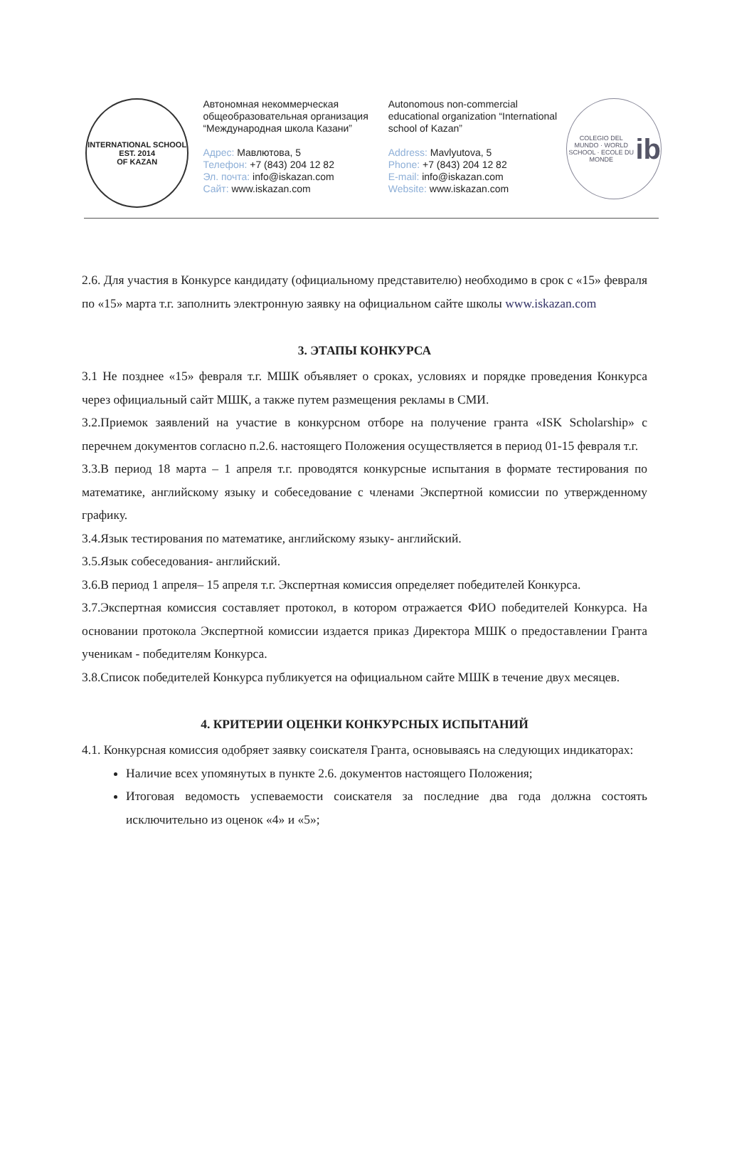INTERNATIONAL SCHOOL
EST. 2014
OF KAZAN
Автономная некоммерческая общеобразовательная организация “Международная школа Казани”
Адрес: Мавлютова, 5
Телефон: +7 (843) 204 12 82
Эл. почта: info@iskazan.com
Сайт: www.iskazan.com
Autonomous non-commercial educational organization “International school of Kazan”
Address: Mavlyutova, 5
Phone: +7 (843) 204 12 82
E-mail: info@iskazan.com
Website: www.iskazan.com
COLEGIO DEL MUNDO · WORLD SCHOOL · ECOLE DU MONDE
ib
2.6. Для участия в Конкурсе кандидату (официальному представителю) необходимо в срок с «15» февраля по «15» марта т.г. заполнить электронную заявку на официальном сайте школы www.iskazan.com
3. ЭТАПЫ КОНКУРСА
3.1 Не позднее «15» февраля т.г. МШК объявляет о сроках, условиях и порядке проведения Конкурса через официальный сайт МШК, а также путем размещения рекламы в СМИ.
3.2.Приемок заявлений на участие в конкурсном отборе на получение гранта «ISK Scholarship» с перечнем документов согласно п.2.6. настоящего Положения осуществляется в период 01-15 февраля т.г.
3.3.В период 18 марта – 1 апреля т.г. проводятся конкурсные испытания в формате тестирования по математике, английскому языку и собеседование с членами Экспертной комиссии по утвержденному графику.
3.4.Язык тестирования по математике, английскому языку- английский.
3.5.Язык собеседования- английский.
3.6.В период 1 апреля– 15 апреля т.г. Экспертная комиссия определяет победителей Конкурса.
3.7.Экспертная комиссия составляет протокол, в котором отражается ФИО победителей Конкурса. На основании протокола Экспертной комиссии издается приказ Директора МШК о предоставлении Гранта ученикам - победителям Конкурса.
3.8.Список победителей Конкурса публикуется на официальном сайте МШК в течение двух месяцев.
4. КРИТЕРИИ ОЦЕНКИ КОНКУРСНЫХ ИСПЫТАНИЙ
4.1. Конкурсная комиссия одобряет заявку соискателя Гранта, основываясь на следующих индикаторах:
Наличие всех упомянутых в пункте 2.6. документов настоящего Положения;
Итоговая ведомость успеваемости соискателя за последние два года должна состоять исключительно из оценок «4» и «5»;